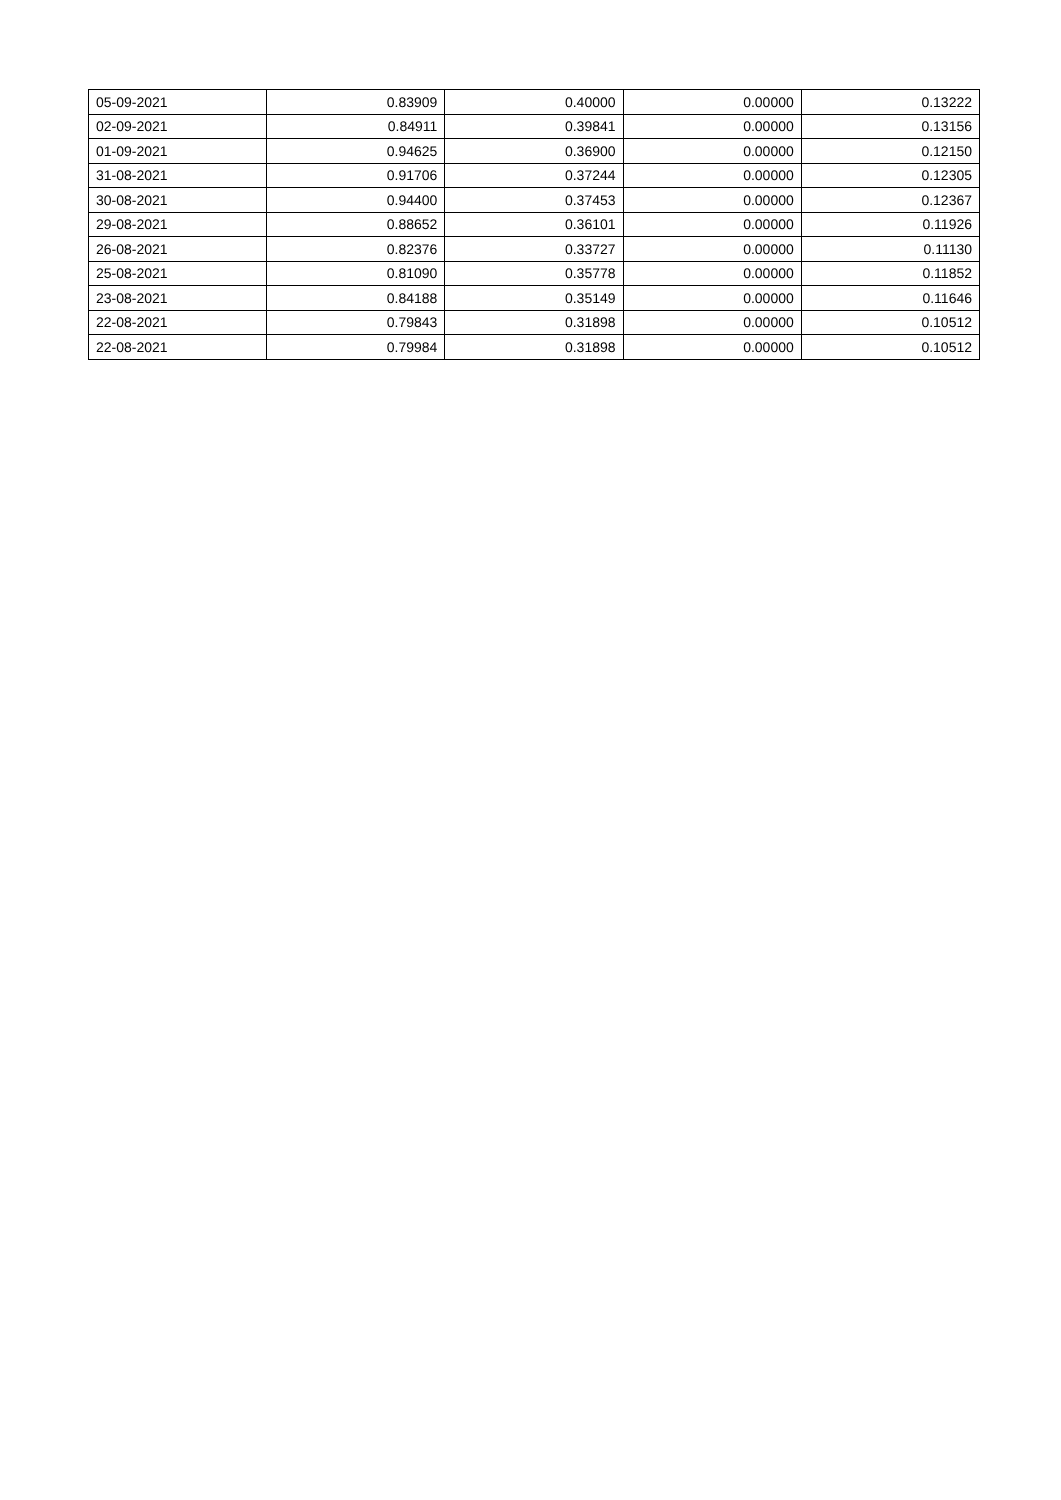| 05-09-2021 | 0.83909 | 0.40000 | 0.00000 | 0.13222 |
| 02-09-2021 | 0.84911 | 0.39841 | 0.00000 | 0.13156 |
| 01-09-2021 | 0.94625 | 0.36900 | 0.00000 | 0.12150 |
| 31-08-2021 | 0.91706 | 0.37244 | 0.00000 | 0.12305 |
| 30-08-2021 | 0.94400 | 0.37453 | 0.00000 | 0.12367 |
| 29-08-2021 | 0.88652 | 0.36101 | 0.00000 | 0.11926 |
| 26-08-2021 | 0.82376 | 0.33727 | 0.00000 | 0.11130 |
| 25-08-2021 | 0.81090 | 0.35778 | 0.00000 | 0.11852 |
| 23-08-2021 | 0.84188 | 0.35149 | 0.00000 | 0.11646 |
| 22-08-2021 | 0.79843 | 0.31898 | 0.00000 | 0.10512 |
| 22-08-2021 | 0.79984 | 0.31898 | 0.00000 | 0.10512 |